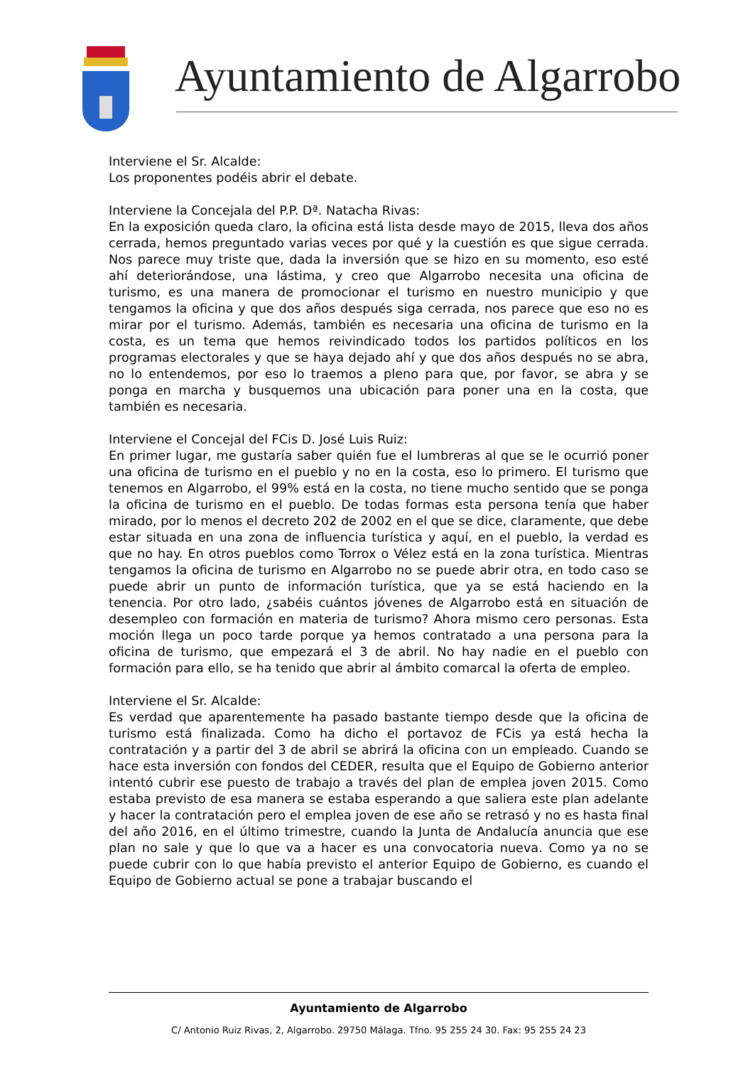Ayuntamiento de Algarrobo
Interviene el Sr. Alcalde:
Los proponentes podéis abrir el debate.
Interviene la Concejala del P.P. Dª. Natacha Rivas:
En la exposición queda claro, la oficina está lista desde mayo de 2015, lleva dos años cerrada, hemos preguntado varias veces por qué y la cuestión es que sigue cerrada. Nos parece muy triste que, dada la inversión que se hizo en su momento, eso esté ahí deteriorándose, una lástima, y creo que Algarrobo necesita una oficina de turismo, es una manera de promocionar el turismo en nuestro municipio y que tengamos la oficina y que dos años después siga cerrada, nos parece que eso no es mirar por el turismo. Además, también es necesaria una oficina de turismo en la costa, es un tema que hemos reivindicado todos los partidos políticos en los programas electorales y que se haya dejado ahí y que dos años después no se abra, no lo entendemos, por eso lo traemos a pleno para que, por favor, se abra y se ponga en marcha y busquemos una ubicación para poner una en la costa, que también es necesaria.
Interviene el Concejal del FCis D. José Luis Ruiz:
En primer lugar, me gustaría saber quién fue el lumbreras al que se le ocurrió poner una oficina de turismo en el pueblo y no en la costa, eso lo primero. El turismo que tenemos en Algarrobo, el 99% está en la costa, no tiene mucho sentido que se ponga la oficina de turismo en el pueblo. De todas formas esta persona tenía que haber mirado, por lo menos el decreto 202 de 2002 en el que se dice, claramente, que debe estar situada en una zona de influencia turística y aquí, en el pueblo, la verdad es que no hay. En otros pueblos como Torrox o Vélez está en la zona turística. Mientras tengamos la oficina de turismo en Algarrobo no se puede abrir otra, en todo caso se puede abrir un punto de información turística, que ya se está haciendo en la tenencia. Por otro lado, ¿sabéis cuántos jóvenes de Algarrobo está en situación de desempleo con formación en materia de turismo? Ahora mismo cero personas. Esta moción llega un poco tarde porque ya hemos contratado a una persona para la oficina de turismo, que empezará el 3 de abril. No hay nadie en el pueblo con formación para ello, se ha tenido que abrir al ámbito comarcal la oferta de empleo.
Interviene el Sr. Alcalde:
Es verdad que aparentemente ha pasado bastante tiempo desde que la oficina de turismo está finalizada. Como ha dicho el portavoz de FCis ya está hecha la contratación y a partir del 3 de abril se abrirá la oficina con un empleado. Cuando se hace esta inversión con fondos del CEDER, resulta que el Equipo de Gobierno anterior intentó cubrir ese puesto de trabajo a través del plan de emplea joven 2015. Como estaba previsto de esa manera se estaba esperando a que saliera este plan adelante y hacer la contratación pero el emplea joven de ese año se retrasó y no es hasta final del año 2016, en el último trimestre, cuando la Junta de Andalucía anuncia que ese plan no sale y que lo que va a hacer es una convocatoria nueva. Como ya no se puede cubrir con lo que había previsto el anterior Equipo de Gobierno, es cuando el Equipo de Gobierno actual se pone a trabajar buscando el
Ayuntamiento de Algarrobo
C/ Antonio Ruiz Rivas, 2, Algarrobo. 29750 Málaga. Tfno. 95 255 24 30. Fax: 95 255 24 23